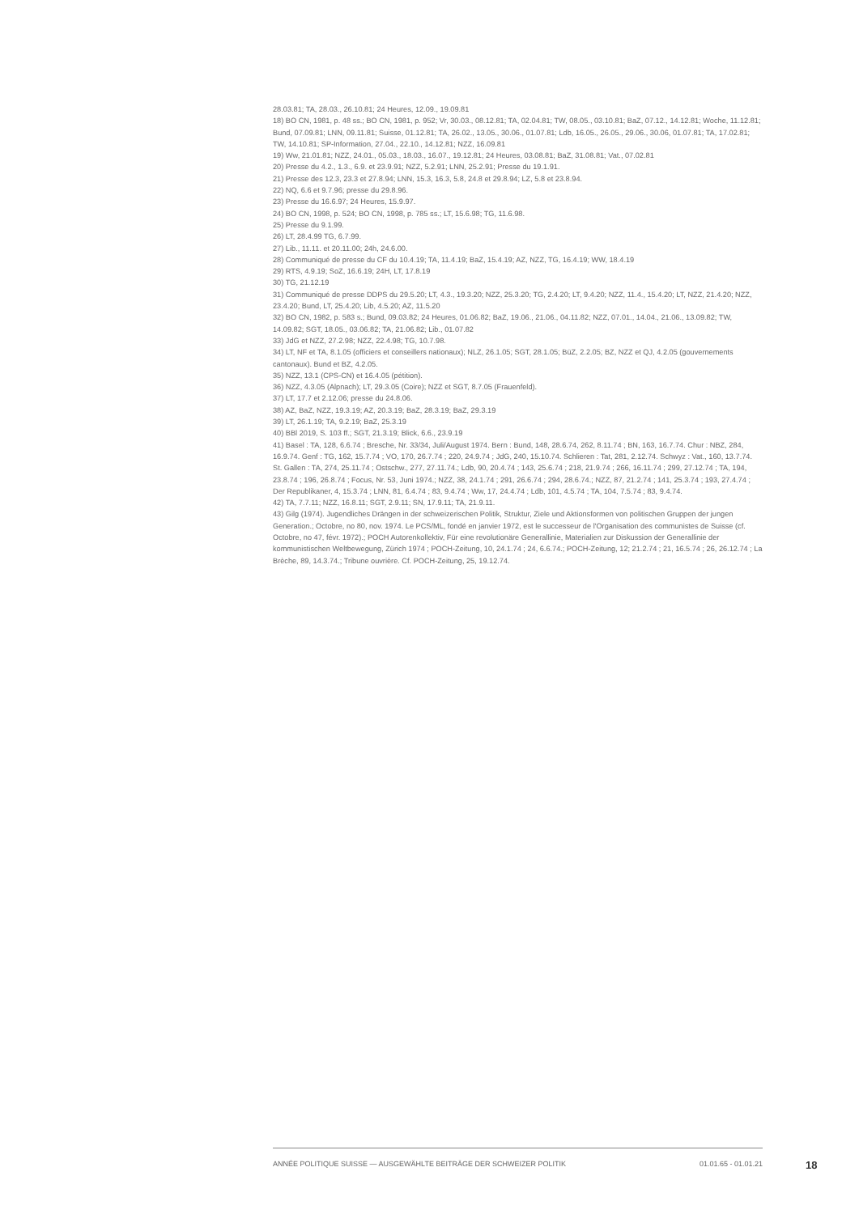28.03.81; TA, 28.03., 26.10.81; 24 Heures, 12.09., 19.09.81
18) BO CN, 1981, p. 48 ss.; BO CN, 1981, p. 952; Vr, 30.03., 08.12.81; TA, 02.04.81; TW, 08.05., 03.10.81; BaZ, 07.12., 14.12.81; Woche, 11.12.81; Bund, 07.09.81; LNN, 09.11.81; Suisse, 01.12.81; TA, 26.02., 13.05., 30.06., 01.07.81; Ldb, 16.05., 26.05., 29.06., 30.06, 01.07.81; TA, 17.02.81; TW, 14.10.81; SP-Information, 27.04., 22.10., 14.12.81; NZZ, 16.09.81
19) Ww, 21.01.81; NZZ, 24.01., 05.03., 18.03., 16.07., 19.12.81; 24 Heures, 03.08.81; BaZ, 31.08.81; Vat., 07.02.81
20) Presse du 4.2., 1.3., 6.9. et 23.9.91; NZZ, 5.2.91; LNN, 25.2.91; Presse du 19.1.91.
21) Presse des 12.3, 23.3 et 27.8.94; LNN, 15.3, 16.3, 5.8, 24.8 et 29.8.94; LZ, 5.8 et 23.8.94.
22) NQ, 6.6 et 9.7.96; presse du 29.8.96.
23) Presse du 16.6.97; 24 Heures, 15.9.97.
24) BO CN, 1998, p. 524; BO CN, 1998, p. 785 ss.; LT, 15.6.98; TG, 11.6.98.
25) Presse du 9.1.99.
26) LT, 28.4.99 TG, 6.7.99.
27) Lib., 11.11. et 20.11.00; 24h, 24.6.00.
28) Communiqué de presse du CF du 10.4.19; TA, 11.4.19; BaZ, 15.4.19; AZ, NZZ, TG, 16.4.19; WW, 18.4.19
29) RTS, 4.9.19; SoZ, 16.6.19; 24H, LT, 17.8.19
30) TG, 21.12.19
31) Communiqué de presse DDPS du 29.5.20; LT, 4.3., 19.3.20; NZZ, 25.3.20; TG, 2.4.20; LT, 9.4.20; NZZ, 11.4., 15.4.20; LT, NZZ, 21.4.20; NZZ, 23.4.20; Bund, LT, 25.4.20; Lib, 4.5.20; AZ, 11.5.20
32) BO CN, 1982, p. 583 s.; Bund, 09.03.82; 24 Heures, 01.06.82; BaZ, 19.06., 21.06., 04.11.82; NZZ, 07.01., 14.04., 21.06., 13.09.82; TW, 14.09.82; SGT, 18.05., 03.06.82; TA, 21.06.82; Lib., 01.07.82
33) JdG et NZZ, 27.2.98; NZZ, 22.4.98; TG, 10.7.98.
34) LT, NF et TA, 8.1.05 (officiers et conseillers nationaux); NLZ, 26.1.05; SGT, 28.1.05; BüZ, 2.2.05; BZ, NZZ et QJ, 4.2.05 (gouvernements cantonaux). Bund et BZ, 4.2.05.
35) NZZ, 13.1 (CPS-CN) et 16.4.05 (pétition).
36) NZZ, 4.3.05 (Alpnach); LT, 29.3.05 (Coire); NZZ et SGT, 8.7.05 (Frauenfeld).
37) LT, 17.7 et 2.12.06; presse du 24.8.06.
38) AZ, BaZ, NZZ, 19.3.19; AZ, 20.3.19; BaZ, 28.3.19; BaZ, 29.3.19
39) LT, 26.1.19; TA, 9.2.19; BaZ, 25.3.19
40) BBl 2019, S. 103 ff.; SGT, 21.3.19; Blick, 6.6., 23.9.19
41) Basel : TA, 128, 6.6.74 ; Bresche, Nr. 33/34, Juli/August 1974. Bern : Bund, 148, 28.6.74, 262, 8.11.74 ; BN, 163, 16.7.74. Chur : NBZ, 284, 16.9.74. Genf : TG, 162, 15.7.74 ; VO, 170, 26.7.74 ; 220, 24.9.74 ; JdG, 240, 15.10.74. Schlieren : Tat, 281, 2.12.74. Schwyz : Vat., 160, 13.7.74. St. Gallen : TA, 274, 25.11.74 ; Ostschw., 277, 27.11.74.; Ldb, 90, 20.4.74 ; 143, 25.6.74 ; 218, 21.9.74 ; 266, 16.11.74 ; 299, 27.12.74 ; TA, 194, 23.8.74 ; 196, 26.8.74 ; Focus, Nr. 53, Juni 1974.; NZZ, 38, 24.1.74 ; 291, 26.6.74 ; 294, 28.6.74.; NZZ, 87, 21.2.74 ; 141, 25.3.74 ; 193, 27.4.74 ; Der Republikaner, 4, 15.3.74 ; LNN, 81, 6.4.74 ; 83, 9.4.74 ; Ww, 17, 24.4.74 ; Ldb, 101, 4.5.74 ; TA, 104, 7.5.74 ; 83, 9.4.74.
42) TA, 7.7.11; NZZ, 16.8.11; SGT, 2.9.11; SN, 17.9.11; TA, 21.9.11.
43) Gilg (1974). Jugendliches Drängen in der schweizerischen Politik, Struktur, Ziele und Aktionsformen von politischen Gruppen der jungen Generation.; Octobre, no 80, nov. 1974. Le PCS/ML, fondé en janvier 1972, est le successeur de l'Organisation des communistes de Suisse (cf. Octobre, no 47, févr. 1972).; POCH Autorenkollektiv, Für eine revolutionäre Generallinie, Materialien zur Diskussion der Generallinie der kommunistischen Weltbewegung, Zürich 1974 ; POCH-Zeitung, 10, 24.1.74 ; 24, 6.6.74.; POCH-Zeitung, 12; 21.2.74 ; 21, 16.5.74 ; 26, 26.12.74 ; La Brèche, 89, 14.3.74.; Tribune ouvrière. Cf. POCH-Zeitung, 25, 19.12.74.
ANNÉE POLITIQUE SUISSE — AUSGEWÄHLTE BEITRÄGE DER SCHWEIZER POLITIK 01.01.65 - 01.01.21
18